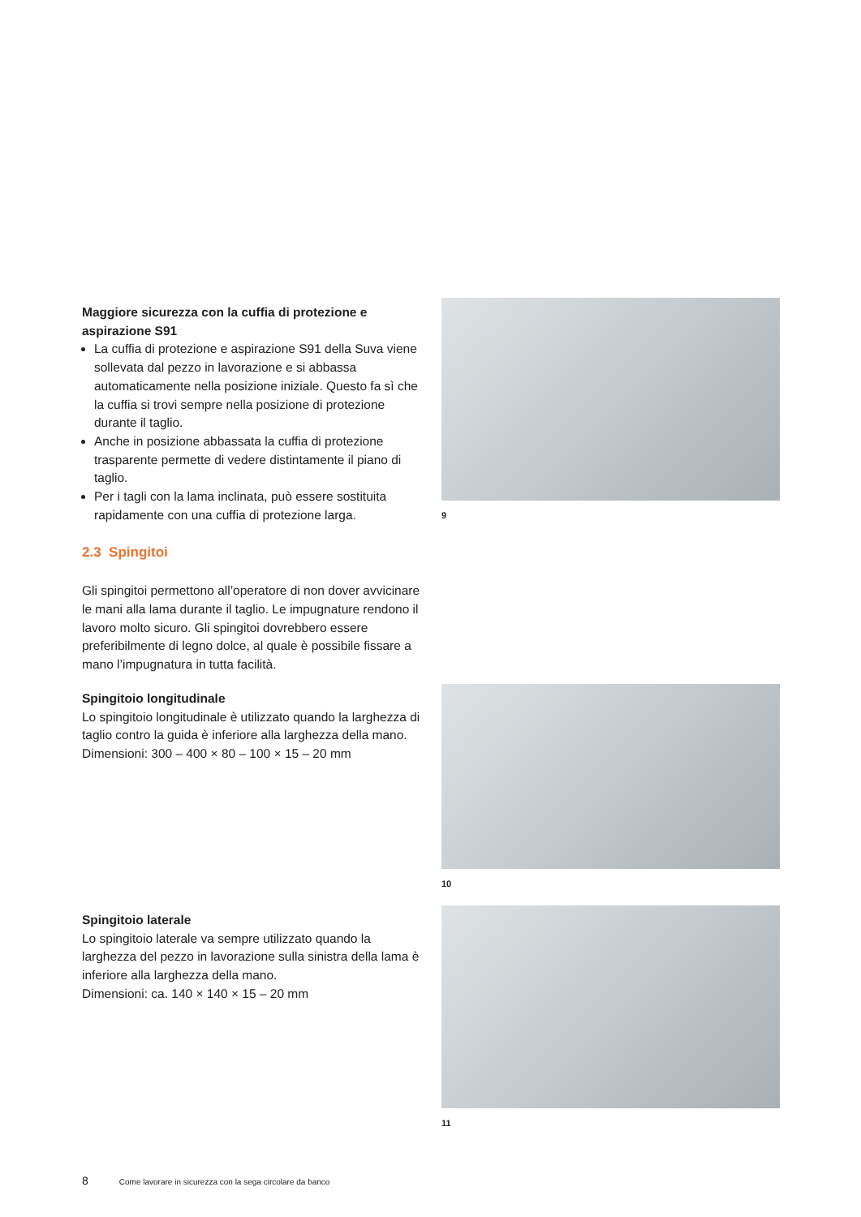Maggiore sicurezza con la cuffia di protezione e aspirazione S91
La cuffia di protezione e aspirazione S91 della Suva viene sollevata dal pezzo in lavorazione e si abbassa automaticamente nella posizione iniziale. Questo fa sì che la cuffia si trovi sempre nella posizione di protezione durante il taglio.
Anche in posizione abbassata la cuffia di protezione trasparente permette di vedere distintamente il piano di taglio.
Per i tagli con la lama inclinata, può essere sostituita rapidamente con una cuffia di protezione larga.
2.3 Spingitoi
Gli spingitoi permettono all’operatore di non dover avvicinare le mani alla lama durante il taglio. Le impugnature rendono il lavoro molto sicuro. Gli spingitoi dovrebbero essere preferibilmente di legno dolce, al quale è possibile fissare a mano l’impugnatura in tutta facilità.
9
Spingitoio longitudinale
Lo spingitoio longitudinale è utilizzato quando la larghezza di taglio contro la guida è inferiore alla larghezza della mano.
Dimensioni: 300 – 400 × 80 – 100 × 15 – 20 mm
10
Spingitoio laterale
Lo spingitoio laterale va sempre utilizzato quando la larghezza del pezzo in lavorazione sulla sinistra della lama è inferiore alla larghezza della mano.
Dimensioni: ca. 140 × 140 × 15 – 20 mm
11
8 Come lavorare in sicurezza con la sega circolare da banco